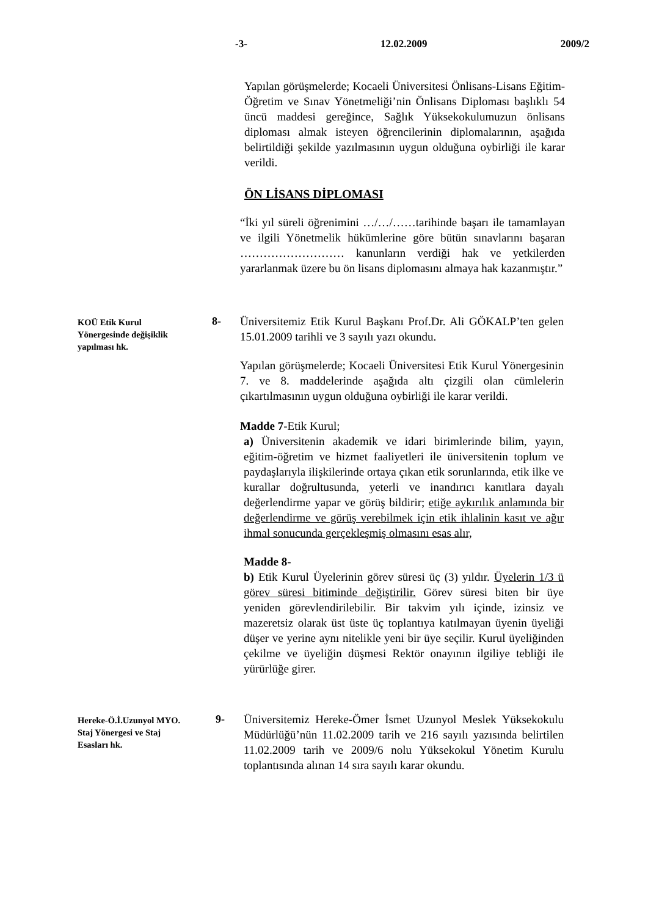-3- 12.02.2009 2009/2
Yapılan görüşmelerde; Kocaeli Üniversitesi Önlisans-Lisans Eğitim-Öğretim ve Sınav Yönetmeliği’nin Önlisans Diploması başlıklı 54 üncü maddesi gereğince, Sağlık Yüksekokulumuzun önlisans diploması almak isteyen öğrencilerinin diplomalarının, aşağıda belirtildiği şekilde yazılmasının uygun olduğuna oybirliği ile karar verildi.
ÖN LİSANS DİPLOMASI
“İki yıl süreli öğrenimini …/…/……tarihinde başarı ile tamamlayan ve ilgili Yönetmelik hükümlerine göre bütün sınavlarını başaran ……………………… kanunların verdiği hak ve yetkilerden yararlanmak üzere bu ön lisans diplomasını almaya hak kazanmıştır.”
KOÜ Etik Kurul
Yönergesinde değişiklik
yapılması hk.
8-
Üniversitemiz Etik Kurul Başkanı Prof.Dr. Ali GÖKALP’ten gelen 15.01.2009 tarihli ve 3 sayılı yazı okundu.
Yapılan görüşmelerde; Kocaeli Üniversitesi Etik Kurul Yönergesinin 7. ve 8. maddelerinde aşağıda altı çizgili olan cümlelerin çıkartılmasının uygun olduğuna oybirliği ile karar verildi.
Madde 7-Etik Kurul;
a) Üniversitenin akademik ve idari birimlerinde bilim, yayın, eğitim-öğretim ve hizmet faaliyetleri ile üniversitenin toplum ve paydaşlarıyla ilişkilerinde ortaya çıkan etik sorunlarında, etik ilke ve kurallar doğrultusunda, yeterli ve inandırıcı kanıtlara dayalı değerlendirme yapar ve görüş bildirir; etiğe aykırılık anlamında bir değerlendirme ve görüş verebilmek için etik ihlalinin kasıt ve ağır ihmal sonucunda gerçekleşmiş olmasını esas alır,
Madde 8-
b) Etik Kurul Üyelerinin görev süresi üç (3) yıldır. Üyelerin 1/3 ü görev süresi bitiminde değiştirilir. Görev süresi biten bir üye yeniden görevlendirilebilir. Bir takvim yılı içinde, izinsiz ve mazeretsiz olarak üst üste üç toplantıya katılmayan üyenin üyeliği düşer ve yerine aynı nitelikle yeni bir üye seçilir. Kurul üyeliğinden çekilme ve üyeliğin düşmesi Rektör onayının ilgiliye tebliği ile yürürlüğe girer.
Hereke-Ö.İ.Uzunyol MYO.
Staj Yönergesi ve Staj
Esasları hk.
9-
Üniversitemiz Hereke-Ömer İsmet Uzunyol Meslek Yüksekokulu Müdürlüğü’nün 11.02.2009 tarih ve 216 sayılı yazısında belirtilen 11.02.2009 tarih ve 2009/6 nolu Yüksekokul Yönetim Kurulu toplantısında alınan 14 sıra sayılı karar okundu.